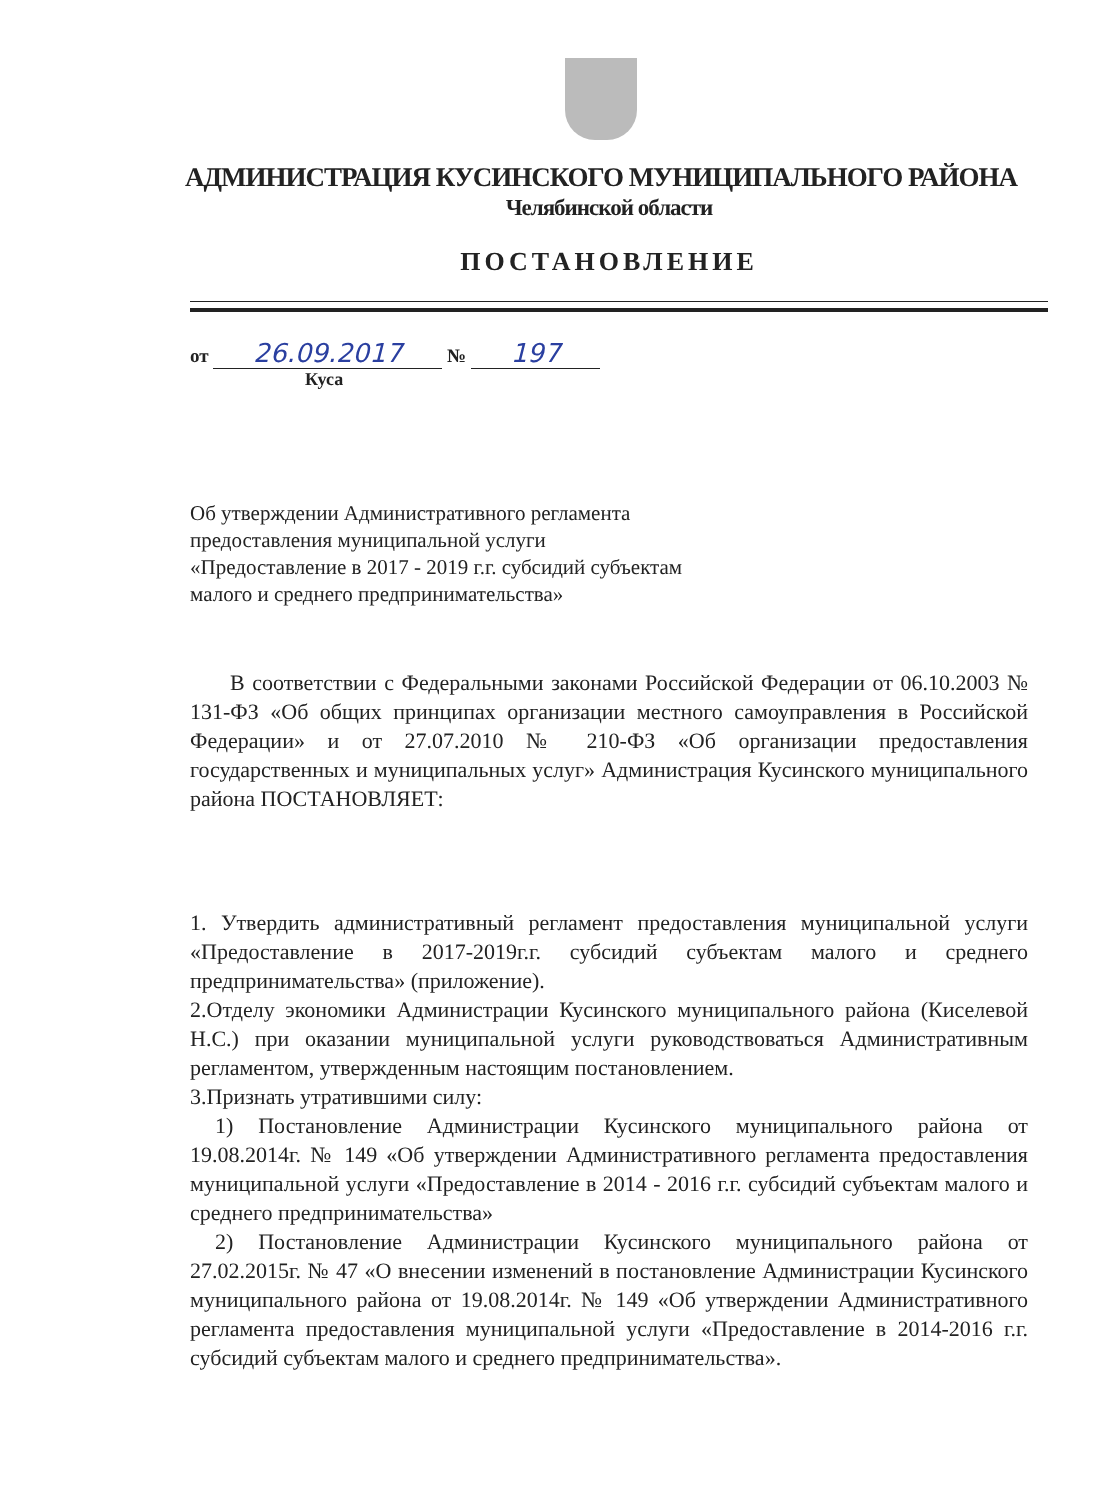АДМИНИСТРАЦИЯ КУСИНСКОГО МУНИЦИПАЛЬНОГО РАЙОНА
Челябинской области
ПОСТАНОВЛЕНИЕ
от 26.09.2017 № 197
Куса
Об утверждении Административного регламента
предоставления муниципальной услуги
«Предоставление в 2017 - 2019 г.г. субсидий субъектам
малого и среднего предпринимательства»
В соответствии с Федеральными законами Российской Федерации от 06.10.2003 № 131-ФЗ «Об общих принципах организации местного самоуправления в Российской Федерации» и от 27.07.2010 № 210-ФЗ «Об организации предоставления государственных и муниципальных услуг» Администрация Кусинского муниципального района ПОСТАНОВЛЯЕТ:
1. Утвердить административный регламент предоставления муниципальной услуги «Предоставление в 2017-2019г.г. субсидий субъектам малого и среднего предпринимательства» (приложение).
2.Отделу экономики Администрации Кусинского муниципального района (Киселевой Н.С.) при оказании муниципальной услуги руководствоваться Административным регламентом, утвержденным настоящим постановлением.
3.Признать утратившими силу:
1) Постановление Администрации Кусинского муниципального района от 19.08.2014г. № 149 «Об утверждении Административного регламента предоставления муниципальной услуги «Предоставление в 2014 - 2016 г.г. субсидий субъектам малого и среднего предпринимательства»
2) Постановление Администрации Кусинского муниципального района от 27.02.2015г. № 47 «О внесении изменений в постановление Администрации Кусинского муниципального района от 19.08.2014г. № 149 «Об утверждении Административного регламента предоставления муниципальной услуги «Предоставление в 2014-2016 г.г. субсидий субъектам малого и среднего предпринимательства».